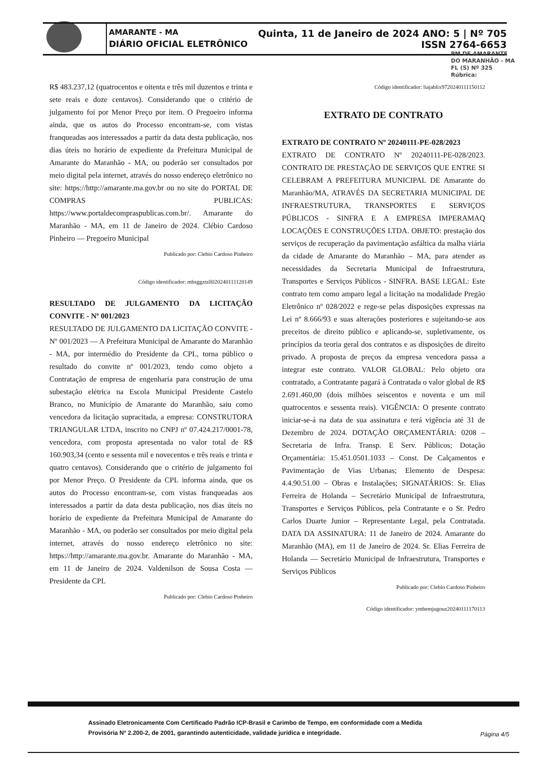AMARANTE - MA Quinta, 11 de Janeiro de 2024 ANO: 5 | Nº 705
DIÁRIO OFICIAL ELETRÔNICO ISSN 2764-6653
PM DE AMARANTE
DO MARANHÃO - MA
FL (S) Nº 325
Rúbrica:
R$ 483.237,12 (quatrocentos e oitenta e três mil duzentos e trinta e sete reais e doze centavos). Considerando que o critério de julgamento foi por Menor Preço por item. O Pregoeiro informa ainda, que os autos do Processo encontram-se, com vistas franqueadas aos interessados a partir da data desta publicação, nos dias úteis no horário de expediente da Prefeitura Municipal de Amarante do Maranhão - MA, ou poderão ser consultados por meio digital pela internet, através do nosso endereço eletrônico no site: https://http://amarante.ma.gov.br ou no site do PORTAL DE COMPRAS PUBLICAS: https://www.portaldecompraspublicas.com.br/. Amarante do Maranhão - MA, em 11 de Janeiro de 2024. Clébio Cardoso Pinheiro — Pregoeiro Municipal
Publicado por: Clebio Cardoso Pinheiro
Código identificador: mbsggztzll020240111120149
RESULTADO DE JULGAMENTO DA LICITAÇÃO CONVITE - Nº 001/2023
RESULTADO DE JULGAMENTO DA LICITAÇÃO CONVITE - Nº 001/2023 — A Prefeitura Municipal de Amarante do Maranhão - MA, por intermédio do Presidente da CPL, torna público o resultado do convite nº 001/2023, tendo como objeto a Contratação de empresa de engenharia para construção de uma subestação elétrica na Escola Municipal Presidente Castelo Branco, no Município de Amarante do Maranhão, saiu como vencedora da licitação supracitada, a empresa: CONSTRUTORA TRIANGULAR LTDA, inscrito no CNPJ nº 07.424.217/0001-78, vencedora, com proposta apresentada no valor total de R$ 160.903,34 (cento e sessenta mil e novecentos e três reais e trinta e quatro centavos). Considerando que o critério de julgamento foi por Menor Preço. O Presidente da CPL informa ainda, que os autos do Processo encontram-se, com vistas franqueadas aos interessados a partir da data desta publicação, nos dias úteis no horário de expediente da Prefeitura Municipal de Amarante do Maranhão - MA, ou poderão ser consultados por meio digital pela internet, através do nosso endereço eletrônico no site: https://http://amarante.ma.gov.br. Amarante do Maranhão - MA, em 11 de Janeiro de 2024. Valdenilson de Sousa Costa — Presidente da CPL
Publicado por: Clebio Cardoso Pinheiro
Código identificador: liajablix9720240111150112
EXTRATO DE CONTRATO
EXTRATO DE CONTRATO Nº 20240111-PE-028/2023
EXTRATO DE CONTRATO Nº 20240111-PE-028/2023. CONTRATO DE PRESTAÇÃO DE SERVIÇOS QUE ENTRE SI CELEBRAM A PREFEITURA MUNICIPAL DE Amarante do Maranhão/MA, ATRAVÉS DA SECRETARIA MUNICIPAL DE INFRAESTRUTURA, TRANSPORTES E SERVIÇOS PÚBLICOS - SINFRA E A EMPRESA IMPERAMAQ LOCAÇÕES E CONSTRUÇÕES LTDA. OBJETO: prestação dos serviços de recuperação da pavimentação asfáltica da malha viária da cidade de Amarante do Maranhão – MA, para atender as necessidades da Secretaria Municipal de Infraestrutura, Transportes e Serviços Públicos - SINFRA. BASE LEGAL: Este contrato tem como amparo legal a licitação na modalidade Pregão Eletrônico nº 028/2022 e rege-se pelas disposições expressas na Lei nº 8.666/93 e suas alterações posteriores e sujeitando-se aos preceitos de direito público e aplicando-se, supletivamente, os princípios da teoria geral dos contratos e as disposições de direito privado. A proposta de preços da empresa vencedora passa a integrar este contrato. VALOR GLOBAL: Pelo objeto ora contratado, a Contratante pagará à Contratada o valor global de R$ 2.691.460,00 (dois milhões seiscentos e noventa e um mil quatrocentos e sessenta reais). VIGÊNCIA: O presente contrato iniciar-se-á na data de sua assinatura e terá vigência até 31 de Dezembro de 2024. DOTAÇÃO ORÇAMENTÁRIA: 0208 – Secretaria de Infra. Transp. E Serv. Públicos; Dotação Orçamentária: 15.451.0501.1033 – Const. De Calçamentos e Pavimentação de Vias Urbanas; Elemento de Despesa: 4.4.90.51.00 – Obras e Instalações; SIGNATÁRIOS: Sr. Elias Ferreira de Holanda – Secretário Municipal de Infraestrutura, Transportes e Serviços Públicos, pela Contratante e o Sr. Pedro Carlos Duarte Junior – Representante Legal, pela Contratada. DATA DA ASSINATURA: 11 de Janeiro de 2024. Amarante do Maranhão (MA), em 11 de Janeiro de 2024. Sr. Elias Ferreira de Holanda — Secretário Municipal de Infraestrutura, Transportes e Serviços Públicos
Publicado por: Clebio Cardoso Pinheiro
Código identificador: ymbemjugouz20240111170113
Assinado Eletronicamente Com Certificado Padrão ICP-Brasil e Carimbo de Tempo, em conformidade com a Medida Provisória Nº 2.200-2, de 2001, garantindo autenticidade, validade jurídica e integridade.
Página 4/5